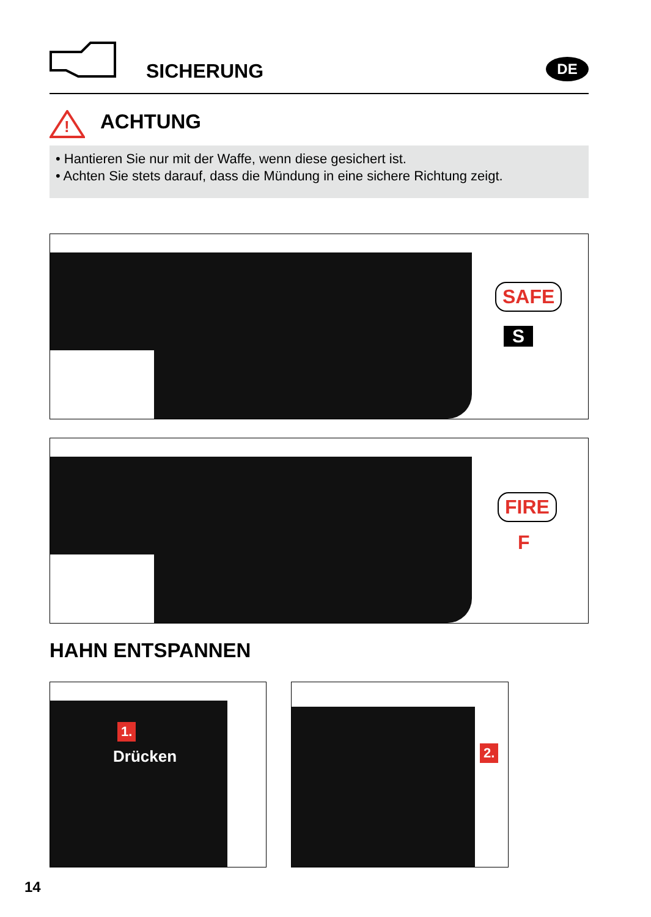SICHERUNG DE
!
ACHTUNG
• Hantieren Sie nur mit der Waffe, wenn diese gesichert ist.
• Achten Sie stets darauf, dass die Mündung in eine sichere Richtung zeigt.
SAFE
S
FIRE
F
HAHN ENTSPANNEN
1.
Drücken
2.
14